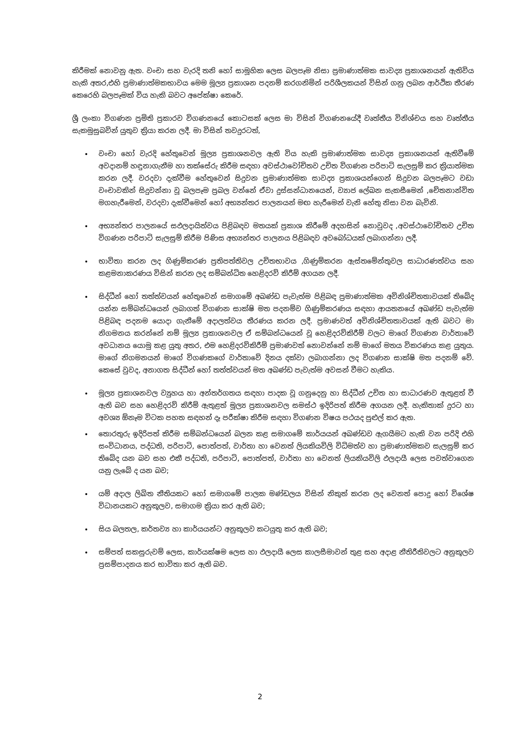කිරීමක් නොවනු ඇත. වංචා සහ වැරදි තනි හෝ සාමූහික ලෙස බලපෑම නිසා ප්‍රමාණාත්මක සාවද්‍ය ප්‍රකාශනයන් ඇතිවිය හැකි අතර,එහි ප්‍රමාණාත්මකභාවය මෙම මූල්‍ය ප්‍රකාශන පදනම් කරගනිමින් පරිශීලකයන් විසින් ගනු ලබන ආර්ථික තීරණ කෙරෙහි බලපෑමක් විය හැකි බවට අපේක්ෂා කෙරේ.
ශ්‍රී ලංකා විගණන ප්‍රමිති ප්‍රකාරව විගණනයේ කොටසක් ලෙස මා විසින් විගණනයේදී වෘත්තීය විනිශ්චය සහ වෘත්තීය සැකමුසුබවින් යුතුව ක්‍රියා කරන ලදී. මා විසින් තවදුරටත්,
වංචා හෝ වැරදි හේතුවෙන් මූල්‍ය ප්‍රකාශනවල ඇති විය හැකි ප්‍රමාණාත්මක සාවද්‍ය ප්‍රකාශනයන් ඇතිවීමේ අවදානම් හඳුනාගැනීම හා තක්සේරු කිරීම සඳහා අවස්ථාවෝචිතව උචිත විගණන පරිපාටි සැලසුම් කර ක්‍රියාත්මක කරන ලදී. වරදවා දැක්වීම හේතුවෙන් සිදුවන ප්‍රමාණාත්මක සාවද්‍ය ප්‍රකාශයන්ගෙන් සිදුවන බලපෑමට වඩා වංචාවකින් සිදුවන්නා වූ බලපෑම ප්‍රබල වන්නේ ඒවා දුස්සන්ධානයෙන්, ව්‍යාජ ලේඛන සැකසීමෙන් ,චේතනාන්විත මගහැරීමෙන්, වරදවා දැක්වීමෙන් හෝ අභ්‍යන්තර පාලනයන් මඟ හැරීමෙන් වැනි හේතු නිසා වන බැවිනි.
අභ්‍යන්තර පාලනයේ සඵලදායිත්වය පිළිබඳව මතයක් ප්‍රකාශ කිරීමේ අදහසින් නොවුවද ,අවස්ථාවෝචිතව උචිත විගණන පරිපාටි සැලසුම් කිරීම පිණිස අභ්‍යන්තර පාලනය පිළිබඳව අවබෝධයක් ලබාගන්නා ලදී.
භාවිතා කරන ලද ගිණුම්කරණ ප්‍රතිපත්තිවල උචිතභාවය ,ගිණුම්කරන ඇස්තමේන්තුවල සාධාරණත්වය සහ කළමනාකරණය විසින් කරන ලද සම්බන්ධිත හෙළිදරව් කිරීම් අගයන ලදී.
සිද්ධීන් හෝ තත්ත්වයන් හේතුවෙන් සමාගමේ අඛණ්ඩ පැවැත්ම පිළිබඳ ප්‍රමාණාත්මක අවිනිශ්චිතතාවයක් තිබේද යන්න සම්බන්ධයෙන් ලබාගත් විගණන සාක්ෂි මත පදනම්ව ගිණුම්කරණය සඳහා ආයතනයේ අඛණ්ඩ පැවැත්ම පිළිබඳ පදනම යොදා ගැනීමේ අදාලත්වය තීරණය කරන ලදී. ප්‍රමාණවත් අවිනිශ්චිතතාවයක් ඇති බවට මා නිගමනය කරන්නේ නම් මූල්‍ය ප්‍රකාශනවල ඒ සම්බන්ධයෙන් වූ හෙළිදරව්කිරීම් වලට මාගේ විගණන වාර්තාවේ අවධානය යොමු කළ යුතු අතර, එම හෙළිදරව්කිරීම් ප්‍රමාණවත් නොවන්නේ නම් මාගේ මතය විකරණය කළ යුතුය. මාගේ නිගමනයන් මාගේ විගණකගේ වාර්තාවේ දිනය දක්වා ලබාගන්නා ලද විගණන සාක්ෂි මත පදනම් වේ. කෙසේ වුවද, අනාගත සිද්ධීන් හෝ තත්ත්වයන් මත අඛණ්ඩ පැවැත්ම අවසන් වීමට හැකිය.
මූල්‍ය ප්‍රකාශනවල ව්‍යුහය හා අන්තර්ගතය සඳහා පාදක වූ ගනුදෙනු හා සිද්ධීන් උචිත හා සාධාරණව ඇතුළත් වී ඇති බව සහ හෙළිදරව් කිරීම් ඇතුළත් මූල්‍ය ප්‍රකාශනවල සමස්ථ ඉදිරිපත් කිරීම අගයන ලදී. හැකිතාක් දුරට හා අවශ්‍ය ඕනෑම විටක පහත සඳහන් දෑ පරීක්ෂා කිරීම සඳහා විගණන විෂය පථයද පුළුල් කර ඇත.
තොරතුරු ඉදිරිපත් කිරීම සම්බන්ධයෙන් බලන කළ සමාගමේ කාර්යයන් අඛණ්ඩව ඇගයීමට හැකි වන පරිදි එහි සංවිධානය, පද්ධති, පරිපාටි, පොත්පත්, වාර්තා හා වෙනත් ලියකියවිලි විධිමත්ව හා ප්‍රමාණාත්මකව සැලසුම් කර තිබේද යන බව සහ එකී පද්ධති, පරිපාටි, පොත්පත්, වාර්තා හා වෙනත් ලියකියවිලි ඵලදායී ලෙස පවත්වාගෙන යනු ලැබේ ද යන බව;
යම් අදාල ලිඛිත නීතියකට හෝ සමාගමේ පාලක මණ්ඩලය විසින් නිකුත් කරන ලද වෙනත් පොදු හෝ විශේෂ විධානයකට අනුකූලව, සමාගම ක්‍රියා කර ඇති බව;
සිය බලතල, කර්තව්‍ය හා කාර්යයන්ට අනුකූලව කටයුතු කර ඇති බව;
සම්පත් සකසුරුවම් ලෙස, කාර්යක්ෂම ලෙස හා ඵලදායී ලෙස කාලසීමාවන් තුළ සහ අදාළ නීතිරීතිවලට අනුකූලව ප්‍රසම්පාදනය කර භාවිතා කර ඇති බව.
2